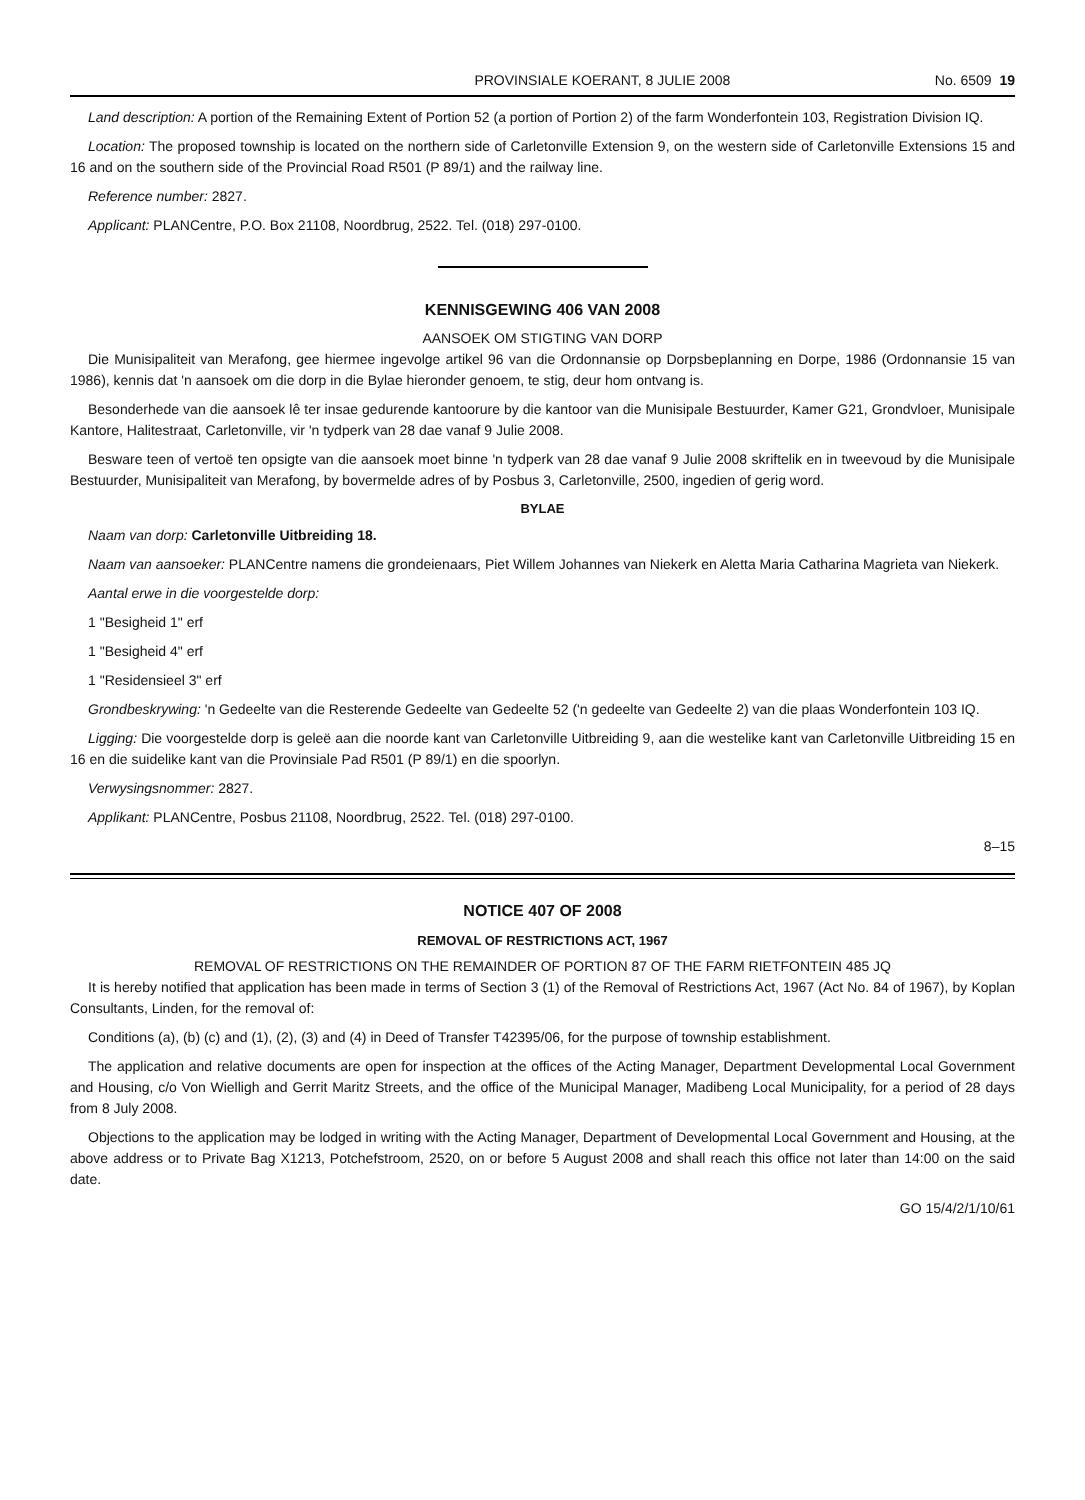PROVINSIALE KOERANT, 8 JULIE 2008 No. 6509 19
Land description: A portion of the Remaining Extent of Portion 52 (a portion of Portion 2) of the farm Wonderfontein 103, Registration Division IQ.
Location: The proposed township is located on the northern side of Carletonville Extension 9, on the western side of Carletonville Extensions 15 and 16 and on the southern side of the Provincial Road R501 (P 89/1) and the railway line.
Reference number: 2827.
Applicant: PLANCentre, P.O. Box 21108, Noordbrug, 2522. Tel. (018) 297-0100.
KENNISGEWING 406 VAN 2008
AANSOEK OM STIGTING VAN DORP
Die Munisipaliteit van Merafong, gee hiermee ingevolge artikel 96 van die Ordonnansie op Dorpsbeplanning en Dorpe, 1986 (Ordonnansie 15 van 1986), kennis dat 'n aansoek om die dorp in die Bylae hieronder genoem, te stig, deur hom ontvang is.
Besonderhede van die aansoek lê ter insae gedurende kantoorure by die kantoor van die Munisipale Bestuurder, Kamer G21, Grondvloer, Munisipale Kantore, Halitestraat, Carletonville, vir 'n tydperk van 28 dae vanaf 9 Julie 2008.
Besware teen of vertoë ten opsigte van die aansoek moet binne 'n tydperk van 28 dae vanaf 9 Julie 2008 skriftelik en in tweevoud by die Munisipale Bestuurder, Munisipaliteit van Merafong, by bovermelde adres of by Posbus 3, Carletonville, 2500, ingedien of gerig word.
BYLAE
Naam van dorp: Carletonville Uitbreiding 18.
Naam van aansoeker: PLANCentre namens die grondeienaars, Piet Willem Johannes van Niekerk en Aletta Maria Catharina Magrieta van Niekerk.
Aantal erwe in die voorgestelde dorp:
1 "Besigheid 1" erf
1 "Besigheid 4" erf
1 "Residensieel 3" erf
Grondbeskrywing: 'n Gedeelte van die Resterende Gedeelte van Gedeelte 52 ('n gedeelte van Gedeelte 2) van die plaas Wonderfontein 103 IQ.
Ligging: Die voorgestelde dorp is geleë aan die noorde kant van Carletonville Uitbreiding 9, aan die westelike kant van Carletonville Uitbreiding 15 en 16 en die suidelike kant van die Provinsiale Pad R501 (P 89/1) en die spoorlyn.
Verwysingsnommer: 2827.
Applikant: PLANCentre, Posbus 21108, Noordbrug, 2522. Tel. (018) 297-0100.
8–15
NOTICE 407 OF 2008
REMOVAL OF RESTRICTIONS ACT, 1967
REMOVAL OF RESTRICTIONS ON THE REMAINDER OF PORTION 87 OF THE FARM RIETFONTEIN 485 JQ
It is hereby notified that application has been made in terms of Section 3 (1) of the Removal of Restrictions Act, 1967 (Act No. 84 of 1967), by Koplan Consultants, Linden, for the removal of:
Conditions (a), (b) (c) and (1), (2), (3) and (4) in Deed of Transfer T42395/06, for the purpose of township establishment.
The application and relative documents are open for inspection at the offices of the Acting Manager, Department Developmental Local Government and Housing, c/o Von Wielligh and Gerrit Maritz Streets, and the office of the Municipal Manager, Madibeng Local Municipality, for a period of 28 days from 8 July 2008.
Objections to the application may be lodged in writing with the Acting Manager, Department of Developmental Local Government and Housing, at the above address or to Private Bag X1213, Potchefstroom, 2520, on or before 5 August 2008 and shall reach this office not later than 14:00 on the said date.
GO 15/4/2/1/10/61